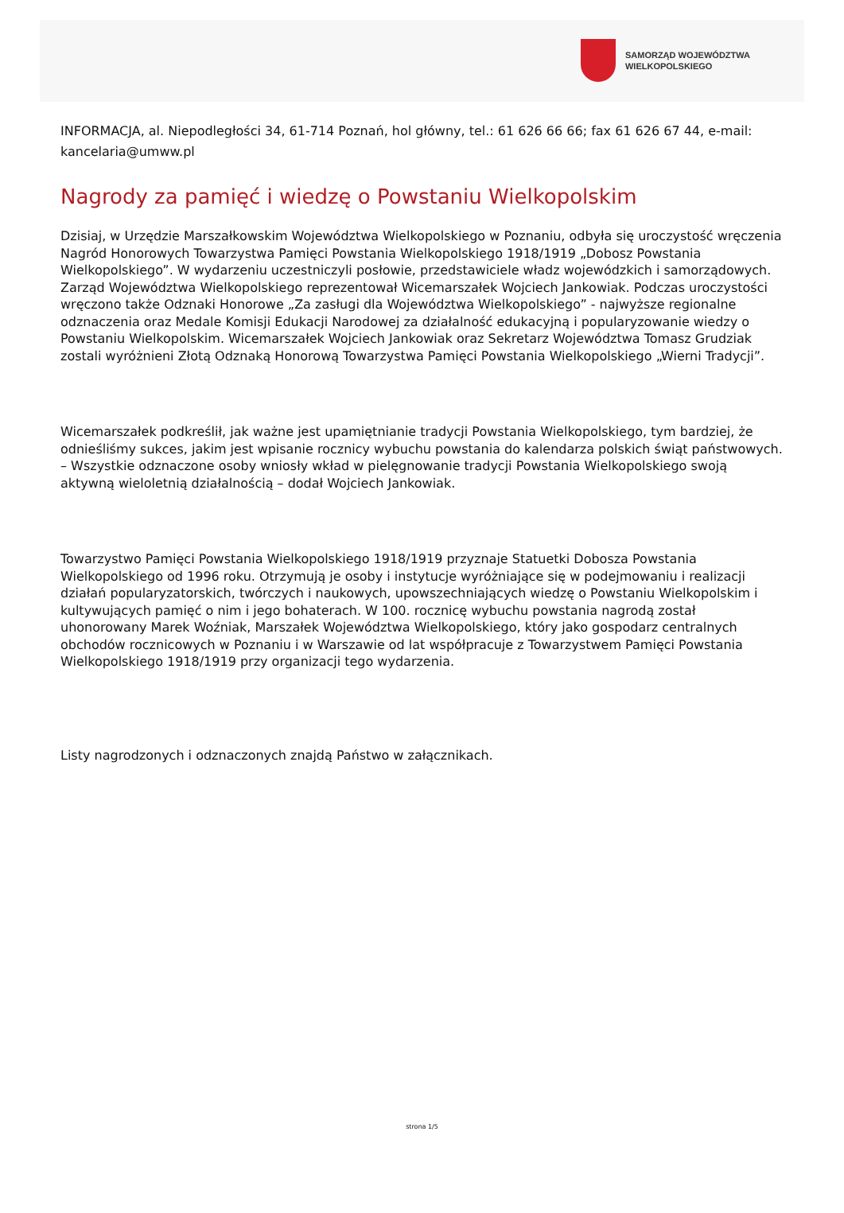SAMORZĄD WOJEWÓDZTWA
WIELKOPOLSKIEGO
INFORMACJA, al. Niepodległości 34, 61-714 Poznań, hol główny, tel.: 61 626 66 66; fax 61 626 67 44, e-mail: kancelaria@umww.pl
Nagrody za pamięć i wiedzę o Powstaniu Wielkopolskim
Dzisiaj, w Urzędzie Marszałkowskim Województwa Wielkopolskiego w Poznaniu, odbyła się uroczystość wręczenia Nagród Honorowych Towarzystwa Pamięci Powstania Wielkopolskiego 1918/1919 „Dobosz Powstania Wielkopolskiego”. W wydarzeniu uczestniczyli posłowie, przedstawiciele władz wojewódzkich i samorządowych. Zarząd Województwa Wielkopolskiego reprezentował Wicemarszałek Wojciech Jankowiak. Podczas uroczystości wręczono także Odznaki Honorowe „Za zasługi dla Województwa Wielkopolskiego” - najwyższe regionalne odznaczenia oraz Medale Komisji Edukacji Narodowej za działalność edukacyjną i popularyzowanie wiedzy o Powstaniu Wielkopolskim. Wicemarszałek Wojciech Jankowiak oraz Sekretarz Województwa Tomasz Grudziak zostali wyróżnieni Złotą Odznaką Honorową Towarzystwa Pamięci Powstania Wielkopolskiego „Wierni Tradycji”.
Wicemarszałek podkreślił, jak ważne jest upamiętnianie tradycji Powstania Wielkopolskiego, tym bardziej, że odnieśliśmy sukces, jakim jest wpisanie rocznicy wybuchu powstania do kalendarza polskich świąt państwowych. – Wszystkie odznaczone osoby wniosły wkład w pielęgnowanie tradycji Powstania Wielkopolskiego swoją aktywną wieloletnią działalnością – dodał Wojciech Jankowiak.
Towarzystwo Pamięci Powstania Wielkopolskiego 1918/1919 przyznaje Statuetki Dobosza Powstania Wielkopolskiego od 1996 roku. Otrzymują je osoby i instytucje wyróżniające się w podejmowaniu i realizacji działań popularyzatorskich, twórczych i naukowych, upowszechniających wiedzę o Powstaniu Wielkopolskim i kultywujących pamięć o nim i jego bohaterach. W 100. rocznicę wybuchu powstania nagrodą został uhonorowany Marek Woźniak, Marszałek Województwa Wielkopolskiego, który jako gospodarz centralnych obchodów rocznicowych w Poznaniu i w Warszawie od lat współpracuje z Towarzystwem Pamięci Powstania Wielkopolskiego 1918/1919 przy organizacji tego wydarzenia.
Listy nagrodzonych i odznaczonych znajdą Państwo w załącznikach.
strona 1/5